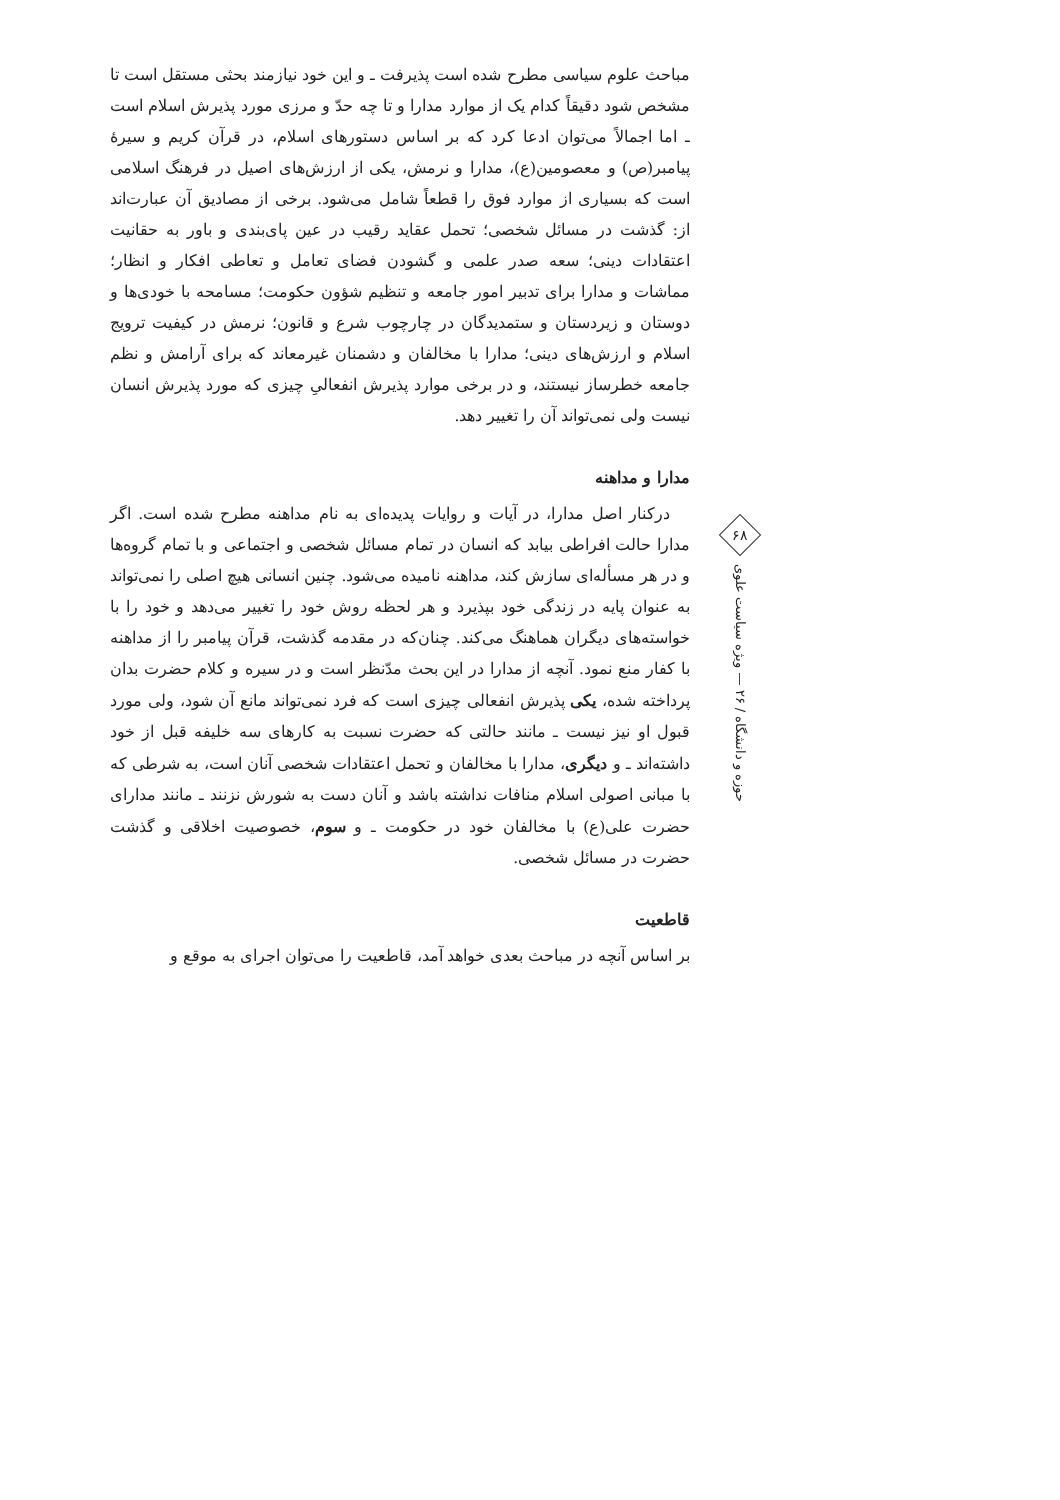۶۸
حوزه و دانشگاه / ۲۶ — ویژه سیاست علوی
مباحث علوم سیاسی مطرح شده است پذیرفت ـ و این خود نیازمند بحثی مستقل است تا مشخص شود دقیقاً کدام یک از موارد مدارا و تا چه حدّ و مرزی مورد پذیرش اسلام است ـ اما اجمالاً می‌توان ادعا کرد که بر اساس دستورهای اسلام، در قرآن کریم و سیرهٔ پیامبر(ص) و معصومین(ع)، مدارا و نرمش، یکی از ارزش‌های اصیل در فرهنگ اسلامی است که بسیاری از موارد فوق را قطعاً شامل می‌شود. برخی از مصادیق آن عبارت‌اند از: گذشت در مسائل شخصی؛ تحمل عقاید رقیب در عین پای‌بندی و باور به حقانیت اعتقادات دینی؛ سعه صدر علمی و گشودن فضای تعامل و تعاطی افکار و انظار؛ مماشات و مدارا برای تدبیر امور جامعه و تنظیم شؤون حکومت؛ مسامحه با خودی‌ها و دوستان و زیردستان و ستمدیدگان در چارچوب شرع و قانون؛ نرمش در کیفیت ترویج اسلام و ارزش‌های دینی؛ مدارا با مخالفان و دشمنان غیرمعاند که برای آرامش و نظم جامعه خطرساز نیستند، و در برخی موارد پذیرش انفعالیِ چیزی که مورد پذیرش انسان نیست ولی نمی‌تواند آن را تغییر دهد.
مدارا و مداهنه
درکنار اصل مدارا، در آیات و روایات پدیده‌ای به نام مداهنه مطرح شده است. اگر مدارا حالت افراطی بیابد که انسان در تمام مسائل شخصی و اجتماعی و با تمام گروه‌ها و در هر مسأله‌ای سازش کند، مداهنه نامیده می‌شود. چنین انسانی هیچ اصلی را نمی‌تواند به عنوان پایه در زندگی خود بپذیرد و هر لحظه روش خود را تغییر می‌دهد و خود را با خواسته‌های دیگران هماهنگ می‌کند. چنان‌که در مقدمه گذشت، قرآن پیامبر را از مداهنه با کفار منع نمود. آنچه از مدارا در این بحث مدّنظر است و در سیره و کلام حضرت بدان پرداخته شده، یکی پذیرش انفعالی چیزی است که فرد نمی‌تواند مانع آن شود، ولی مورد قبول او نیز نیست ـ مانند حالتی که حضرت نسبت به کارهای سه خلیفه قبل از خود داشته‌اند ـ و دیگری، مدارا با مخالفان و تحمل اعتقادات شخصی آنان است، به شرطی که با مبانی اصولی اسلام منافات نداشته باشد و آنان دست به شورش نزنند ـ مانند مدارای حضرت علی(ع) با مخالفان خود در حکومت ـ و سوم، خصوصیت اخلاقی و گذشت حضرت در مسائل شخصی.
قاطعیت
بر اساس آنچه در مباحث بعدی خواهد آمد، قاطعیت را می‌توان اجرای به موقع و